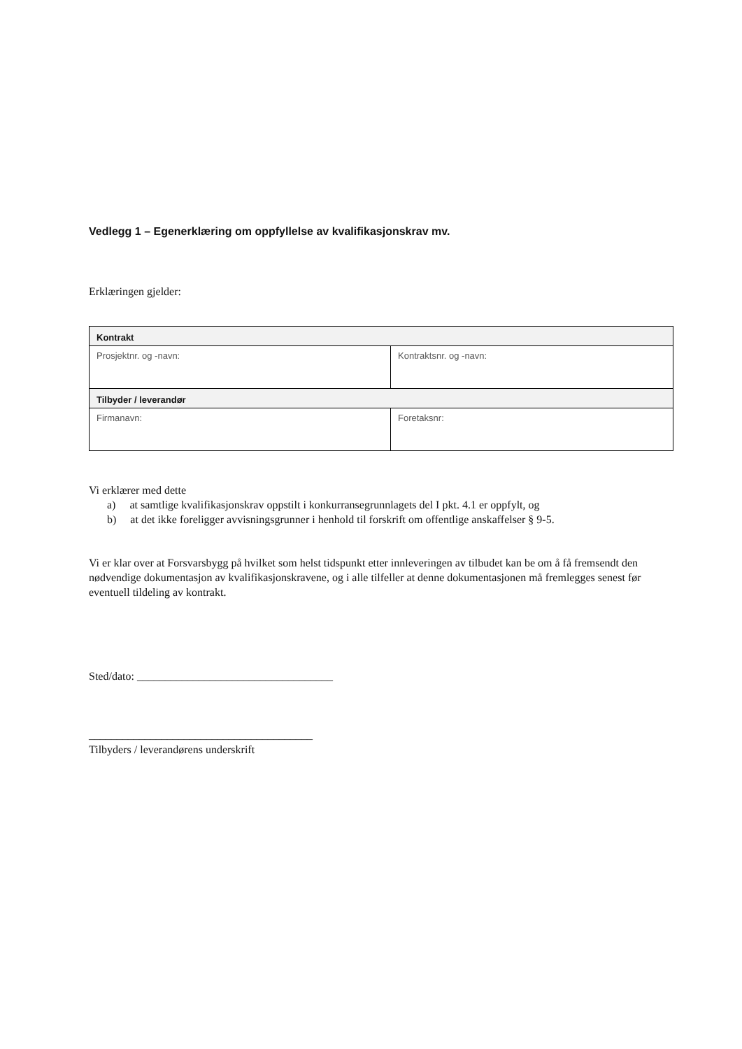Vedlegg 1 – Egenerklæring om oppfyllelse av kvalifikasjonskrav mv.
Erklæringen gjelder:
| Kontrakt | |
| --- | --- |
| Prosjektnr. og -navn: | Kontraktsnr. og -navn: |
| Tilbyder / leverandør | |
| Firmanavn: | Foretaksnr: |
Vi erklærer med dette
a) at samtlige kvalifikasjonskrav oppstilt i konkurransegrunnlagets del I pkt. 4.1 er oppfylt, og
b) at det ikke foreligger avvisningsgrunner i henhold til forskrift om offentlige anskaffelser § 9-5.
Vi er klar over at Forsvarsbygg på hvilket som helst tidspunkt etter innleveringen av tilbudet kan be om å få fremsendt den nødvendige dokumentasjon av kvalifikasjonskravene, og i alle tilfeller at denne dokumentasjonen må fremlegges senest før eventuell tildeling av kontrakt.
Sted/dato: ___________________________________
________________________________________
Tilbyders / leverandørens underskrift